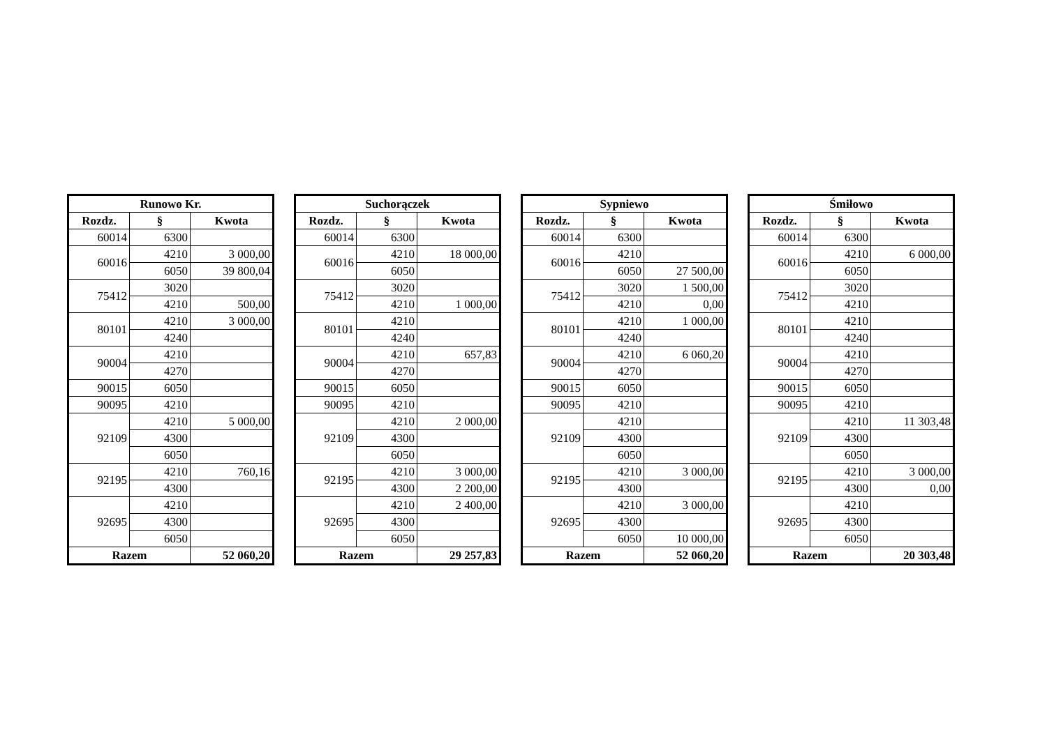| Runowo Kr. | | |
| --- | --- | --- |
| Rozdz. | § | Kwota |
| 60014 | 6300 | |
| 60016 | 4210 | 3 000,00 |
| | 6050 | 39 800,04 |
| 75412 | 3020 | |
| | 4210 | 500,00 |
| 80101 | 4210 | 3 000,00 |
| | 4240 | |
| 90004 | 4210 | |
| | 4270 | |
| 90015 | 6050 | |
| 90095 | 4210 | |
| 92109 | 4210 | 5 000,00 |
| | 4300 | |
| | 6050 | |
| 92195 | 4210 | 760,16 |
| | 4300 | |
| 92695 | 4210 | |
| | 4300 | |
| | 6050 | |
| Razem | | 52 060,20 |
| Suchorączek | | |
| --- | --- | --- |
| Rozdz. | § | Kwota |
| 60014 | 6300 | |
| 60016 | 4210 | 18 000,00 |
| | 6050 | |
| 75412 | 3020 | |
| | 4210 | 1 000,00 |
| 80101 | 4210 | |
| | 4240 | |
| 90004 | 4210 | 657,83 |
| | 4270 | |
| 90015 | 6050 | |
| 90095 | 4210 | |
| 92109 | 4210 | 2 000,00 |
| | 4300 | |
| | 6050 | |
| 92195 | 4210 | 3 000,00 |
| | 4300 | 2 200,00 |
| 92695 | 4210 | 2 400,00 |
| | 4300 | |
| | 6050 | |
| Razem | | 29 257,83 |
| Sypniewo | | |
| --- | --- | --- |
| Rozdz. | § | Kwota |
| 60014 | 6300 | |
| 60016 | 4210 | |
| | 6050 | 27 500,00 |
| 75412 | 3020 | 1 500,00 |
| | 4210 | 0,00 |
| 80101 | 4210 | 1 000,00 |
| | 4240 | |
| 90004 | 4210 | 6 060,20 |
| | 4270 | |
| 90015 | 6050 | |
| 90095 | 4210 | |
| 92109 | 4210 | |
| | 4300 | |
| | 6050 | |
| 92195 | 4210 | 3 000,00 |
| | 4300 | |
| 92695 | 4210 | 3 000,00 |
| | 4300 | |
| | 6050 | 10 000,00 |
| Razem | | 52 060,20 |
| Śmiłowo | | |
| --- | --- | --- |
| Rozdz. | § | Kwota |
| 60014 | 6300 | |
| 60016 | 4210 | 6 000,00 |
| | 6050 | |
| 75412 | 3020 | |
| | 4210 | |
| 80101 | 4210 | |
| | 4240 | |
| 90004 | 4210 | |
| | 4270 | |
| 90015 | 6050 | |
| 90095 | 4210 | |
| 92109 | 4210 | 11 303,48 |
| | 4300 | |
| | 6050 | |
| 92195 | 4210 | 3 000,00 |
| | 4300 | 0,00 |
| 92695 | 4210 | |
| | 4300 | |
| | 6050 | |
| Razem | | 20 303,48 |